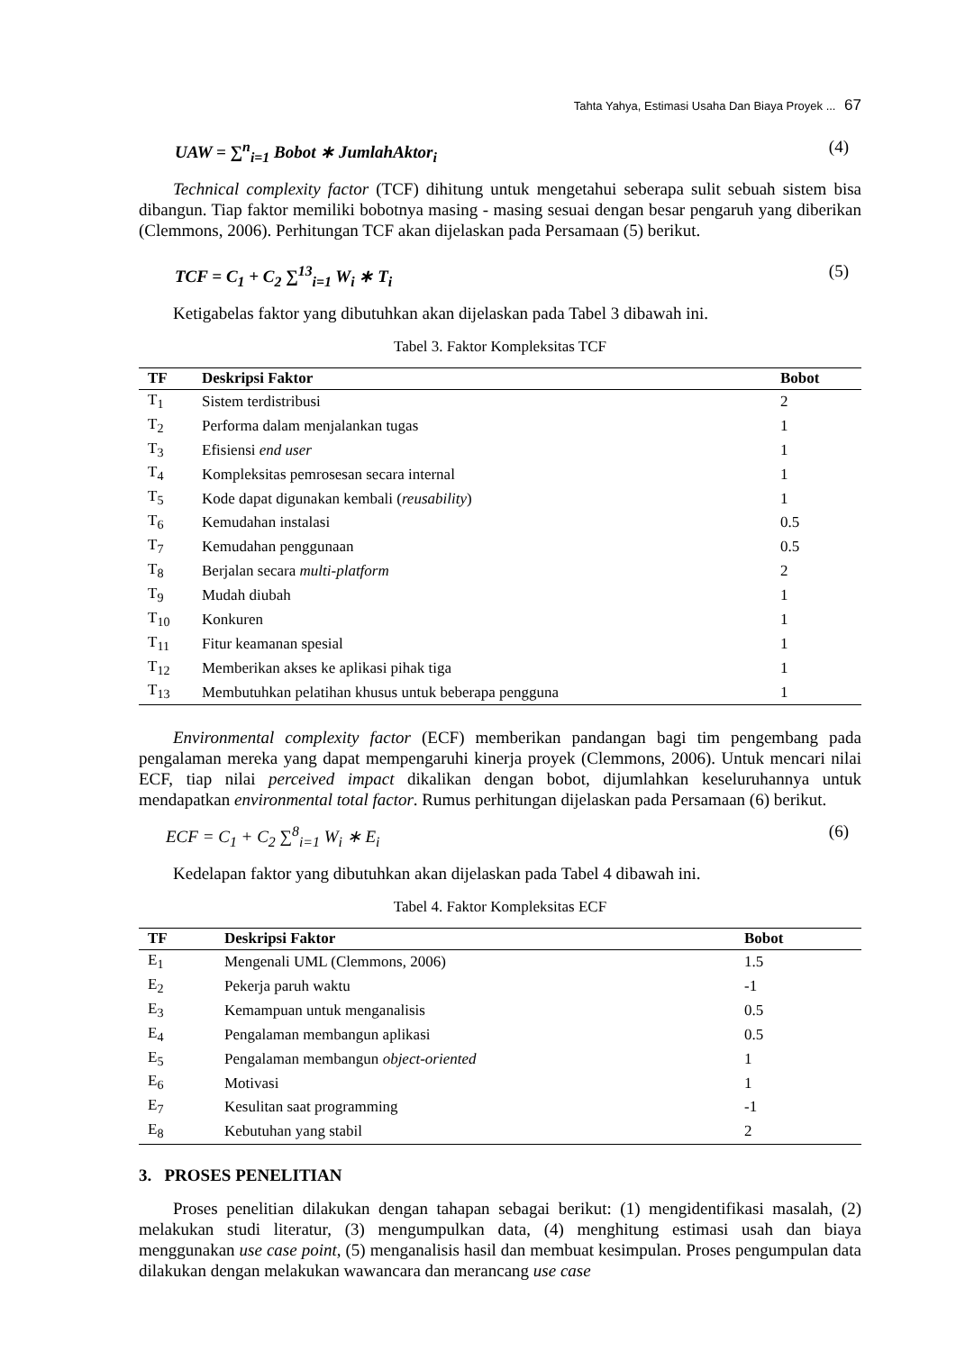Tahta Yahya, Estimasi Usaha Dan Biaya Proyek ... 67
UAW = ∑<sup>n</sup><sub>i=1</sub> Bobot ∗ JumlahAktor<sub>i</sub> (4)
Technical complexity factor (TCF) dihitung untuk mengetahui seberapa sulit sebuah sistem bisa dibangun. Tiap faktor memiliki bobotnya masing - masing sesuai dengan besar pengaruh yang diberikan (Clemmons, 2006). Perhitungan TCF akan dijelaskan pada Persamaan (5) berikut.
TCF = C<sub>1</sub> + C<sub>2</sub> ∑<sup>13</sup><sub>i=1</sub> W<sub>i</sub> ∗ T<sub>i</sub> (5)
Ketigabelas faktor yang dibutuhkan akan dijelaskan pada Tabel 3 dibawah ini.
Tabel 3. Faktor Kompleksitas TCF
| TF | Deskripsi Faktor | Bobot |
| --- | --- | --- |
| T<sub>1</sub> | Sistem terdistribusi | 2 |
| T<sub>2</sub> | Performa dalam menjalankan tugas | 1 |
| T<sub>3</sub> | Efisiensi end user | 1 |
| T<sub>4</sub> | Kompleksitas pemrosesan secara internal | 1 |
| T<sub>5</sub> | Kode dapat digunakan kembali ( reusability ) | 1 |
| T<sub>6</sub> | Kemudahan instalasi | 0.5 |
| T<sub>7</sub> | Kemudahan penggunaan | 0.5 |
| T<sub>8</sub> | Berjalan secara multi-platform | 2 |
| T<sub>9</sub> | Mudah diubah | 1 |
| T<sub>10</sub> | Konkuren | 1 |
| T<sub>11</sub> | Fitur keamanan spesial | 1 |
| T<sub>12</sub> | Memberikan akses ke aplikasi pihak tiga | 1 |
| T<sub>13</sub> | Membutuhkan pelatihan khusus untuk beberapa pengguna | 1 |
Environmental complexity factor (ECF) memberikan pandangan bagi tim pengembang pada pengalaman mereka yang dapat mempengaruhi kinerja proyek (Clemmons, 2006). Untuk mencari nilai ECF, tiap nilai perceived impact dikalikan dengan bobot, dijumlahkan keseluruhannya untuk mendapatkan environmental total factor. Rumus perhitungan dijelaskan pada Persamaan (6) berikut.
ECF = C<sub>1</sub> + C<sub>2</sub> ∑<sup>8</sup><sub>i=1</sub> W<sub>i</sub> ∗ E<sub>i</sub> (6)
Kedelapan faktor yang dibutuhkan akan dijelaskan pada Tabel 4 dibawah ini.
Tabel 4. Faktor Kompleksitas ECF
| TF | Deskripsi Faktor | Bobot |
| --- | --- | --- |
| E<sub>1</sub> | Mengenali UML (Clemmons, 2006) | 1.5 |
| E<sub>2</sub> | Pekerja paruh waktu | -1 |
| E<sub>3</sub> | Kemampuan untuk menganalisis | 0.5 |
| E<sub>4</sub> | Pengalaman membangun aplikasi | 0.5 |
| E<sub>5</sub> | Pengalaman membangun object-oriented | 1 |
| E<sub>6</sub> | Motivasi | 1 |
| E<sub>7</sub> | Kesulitan saat programming | -1 |
| E<sub>8</sub> | Kebutuhan yang stabil | 2 |
3. PROSES PENELITIAN
Proses penelitian dilakukan dengan tahapan sebagai berikut: (1) mengidentifikasi masalah, (2) melakukan studi literatur, (3) mengumpulkan data, (4) menghitung estimasi usah dan biaya menggunakan use case point, (5) menganalisis hasil dan membuat kesimpulan. Proses pengumpulan data dilakukan dengan melakukan wawancara dan merancang use case